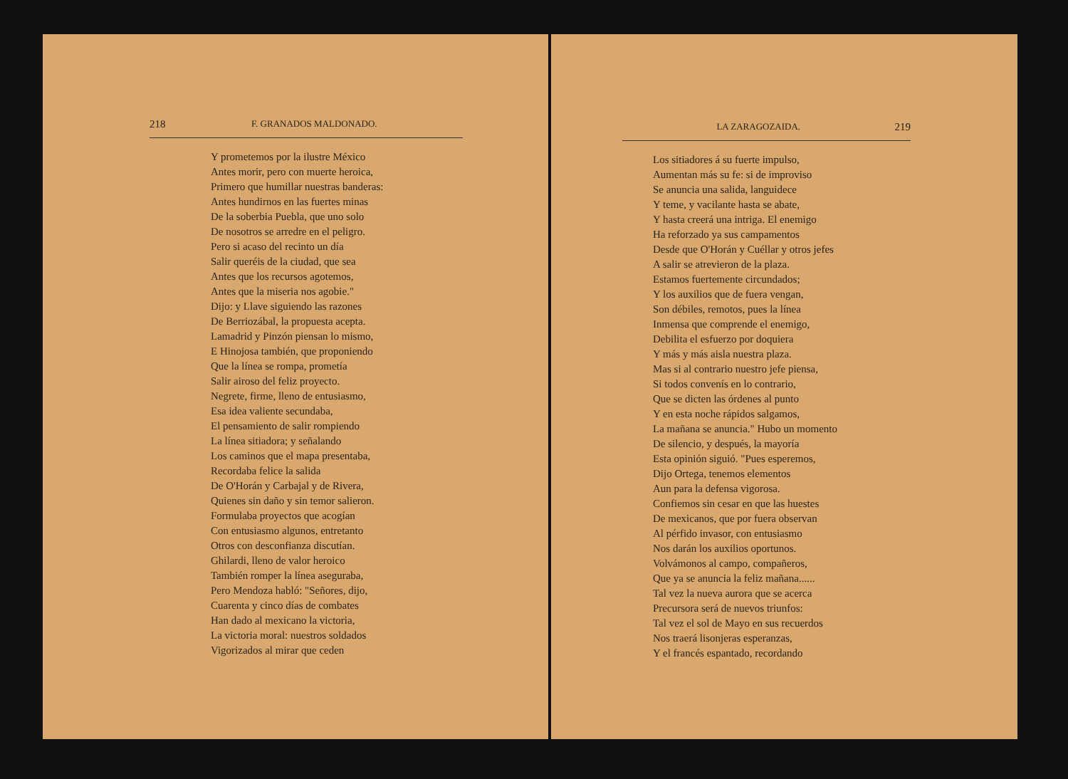218 F. GRANADOS MALDONADO.
Y prometemos por la ilustre México
Antes morir, pero con muerte heroica,
Primero que humillar nuestras banderas:
Antes hundirnos en las fuertes minas
De la soberbia Puebla, que uno solo
De nosotros se arredre en el peligro.
Pero si acaso del recinto un día
Salir queréis de la ciudad, que sea
Antes que los recursos agotemos,
Antes que la miseria nos agobie."
Dijo: y Llave siguiendo las razones
De Berriozábal, la propuesta acepta.
Lamadrid y Pinzón piensan lo mismo,
E Hinojosa también, que proponiendo
Que la línea se rompa, prometía
Salir airoso del feliz proyecto.
Negrete, firme, lleno de entusiasmo,
Esa idea valiente secundaba,
El pensamiento de salir rompiendo
La línea sitiadora; y señalando
Los caminos que el mapa presentaba,
Recordaba felice la salida
De O'Horán y Carbajal y de Rivera,
Quienes sin daño y sin temor salieron.
Formulaba proyectos que acogían
Con entusiasmo algunos, entretanto
Otros con desconfianza discutían.
Ghilardi, lleno de valor heroico
También romper la línea aseguraba,
Pero Mendoza habló: "Señores, dijo,
Cuarenta y cinco días de combates
Han dado al mexicano la victoria,
La victoria moral: nuestros soldados
Vigorizados al mirar que ceden
LA ZARAGOZAIDA. 219
Los sitiadores á su fuerte impulso,
Aumentan más su fe: si de improviso
Se anuncia una salida, languidece
Y teme, y vacilante hasta se abate,
Y hasta creerá una intriga. El enemigo
Ha reforzado ya sus campamentos
Desde que O'Horán y Cuéllar y otros jefes
A salir se atrevieron de la plaza.
Estamos fuertemente circundados;
Y los auxilios que de fuera vengan,
Son débiles, remotos, pues la línea
Inmensa que comprende el enemigo,
Debilita el esfuerzo por doquiera
Y más y más aisla nuestra plaza.
Mas si al contrario nuestro jefe piensa,
Si todos convenís en lo contrario,
Que se dicten las órdenes al punto
Y en esta noche rápidos salgamos,
La mañana se anuncia." Hubo un momento
De silencio, y después, la mayoría
Esta opinión siguió. "Pues esperemos,
Dijo Ortega, tenemos elementos
Aun para la defensa vigorosa.
Confiemos sin cesar en que las huestes
De mexicanos, que por fuera observan
Al pérfido invasor, con entusiasmo
Nos darán los auxilios oportunos.
Volvámonos al campo, compañeros,
Que ya se anuncia la feliz mañana......
Tal vez la nueva aurora que se acerca
Precursora será de nuevos triunfos:
Tal vez el sol de Mayo en sus recuerdos
Nos traerá lisonjeras esperanzas,
Y el francés espantado, recordando